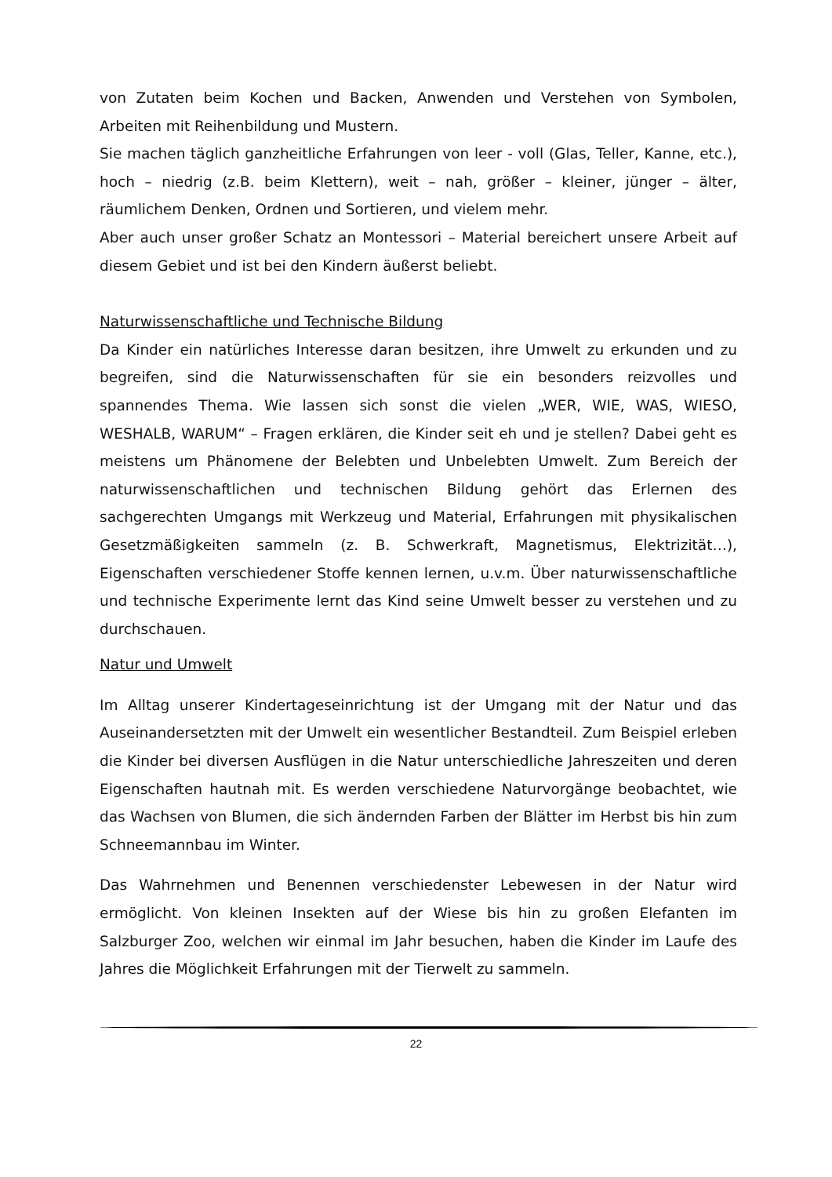von Zutaten beim Kochen und Backen, Anwenden und Verstehen von Symbolen, Arbeiten mit Reihenbildung und Mustern.
Sie machen täglich ganzheitliche Erfahrungen von leer - voll (Glas, Teller, Kanne, etc.), hoch – niedrig (z.B. beim Klettern), weit – nah, größer – kleiner, jünger – älter, räumlichem Denken, Ordnen und Sortieren, und vielem mehr.
Aber auch unser großer Schatz an Montessori – Material bereichert unsere Arbeit auf diesem Gebiet und ist bei den Kindern äußerst beliebt.
Naturwissenschaftliche und Technische Bildung
Da Kinder ein natürliches Interesse daran besitzen, ihre Umwelt zu erkunden und zu begreifen, sind die Naturwissenschaften für sie ein besonders reizvolles und spannendes Thema. Wie lassen sich sonst die vielen „WER, WIE, WAS, WIESO, WESHALB, WARUM“ – Fragen erklären, die Kinder seit eh und je stellen? Dabei geht es meistens um Phänomene der Belebten und Unbelebten Umwelt. Zum Bereich der naturwissenschaftlichen und technischen Bildung gehört das Erlernen des sachgerechten Umgangs mit Werkzeug und Material, Erfahrungen mit physikalischen Gesetzmäßigkeiten sammeln (z. B. Schwerkraft, Magnetismus, Elektrizität…), Eigenschaften verschiedener Stoffe kennen lernen, u.v.m. Über naturwissenschaftliche und technische Experimente lernt das Kind seine Umwelt besser zu verstehen und zu durchschauen.
Natur und Umwelt
Im Alltag unserer Kindertageseinrichtung ist der Umgang mit der Natur und das Auseinandersetzten mit der Umwelt ein wesentlicher Bestandteil. Zum Beispiel erleben die Kinder bei diversen Ausflügen in die Natur unterschiedliche Jahreszeiten und deren Eigenschaften hautnah mit. Es werden verschiedene Naturvorgänge beobachtet, wie das Wachsen von Blumen, die sich ändernden Farben der Blätter im Herbst bis hin zum Schneemannbau im Winter.
Das Wahrnehmen und Benennen verschiedenster Lebewesen in der Natur wird ermöglicht. Von kleinen Insekten auf der Wiese bis hin zu großen Elefanten im Salzburger Zoo, welchen wir einmal im Jahr besuchen, haben die Kinder im Laufe des Jahres die Möglichkeit Erfahrungen mit der Tierwelt zu sammeln.
22